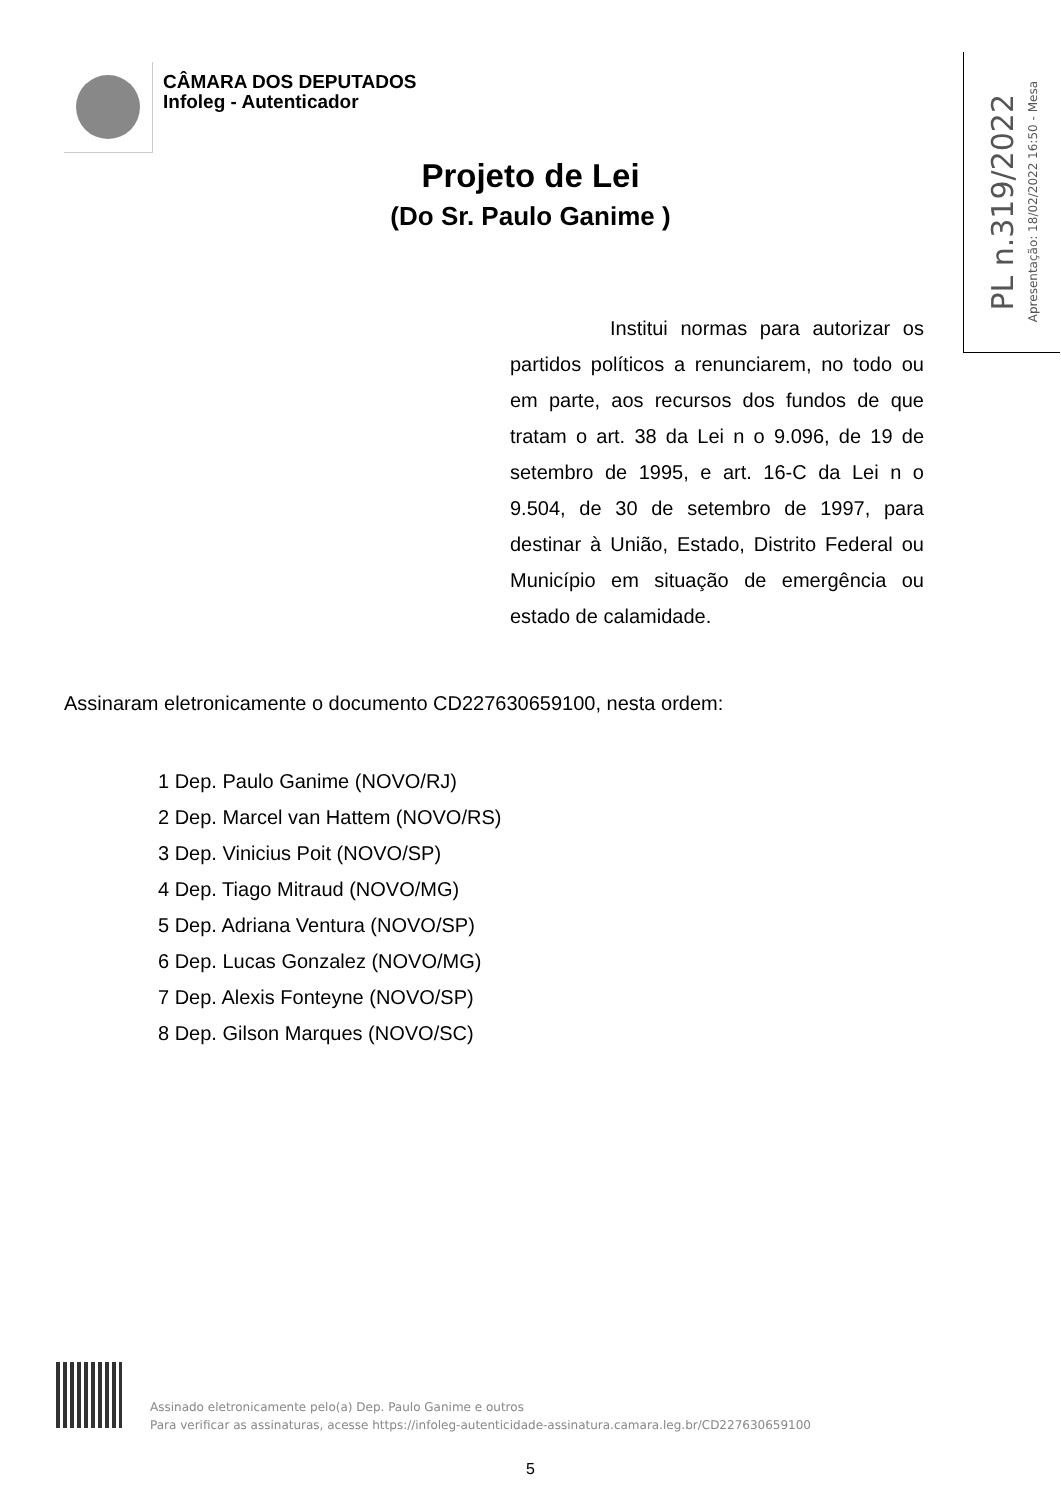CÂMARA DOS DEPUTADOS
Infoleg - Autenticador
Apresentação: 18/02/2022 16:50 - Mesa PL n.319/2022
Projeto de Lei
(Do Sr. Paulo Ganime )
Institui normas para autorizar os partidos políticos a renunciarem, no todo ou em parte, aos recursos dos fundos de que tratam o art. 38 da Lei n o 9.096, de 19 de setembro de 1995, e art. 16-C da Lei n o 9.504, de 30 de setembro de 1997, para destinar à União, Estado, Distrito Federal ou Município em situação de emergência ou estado de calamidade.
Assinaram eletronicamente o documento CD227630659100, nesta ordem:
1 Dep. Paulo Ganime (NOVO/RJ)
2 Dep. Marcel van Hattem (NOVO/RS)
3 Dep. Vinicius Poit (NOVO/SP)
4 Dep. Tiago Mitraud (NOVO/MG)
5 Dep. Adriana Ventura (NOVO/SP)
6 Dep. Lucas Gonzalez (NOVO/MG)
7 Dep. Alexis Fonteyne (NOVO/SP)
8 Dep. Gilson Marques (NOVO/SC)
Assinado eletronicamente pelo(a) Dep. Paulo Ganime e outros
Para verificar as assinaturas, acesse https://infoleg-autenticidade-assinatura.camara.leg.br/CD227630659100
5